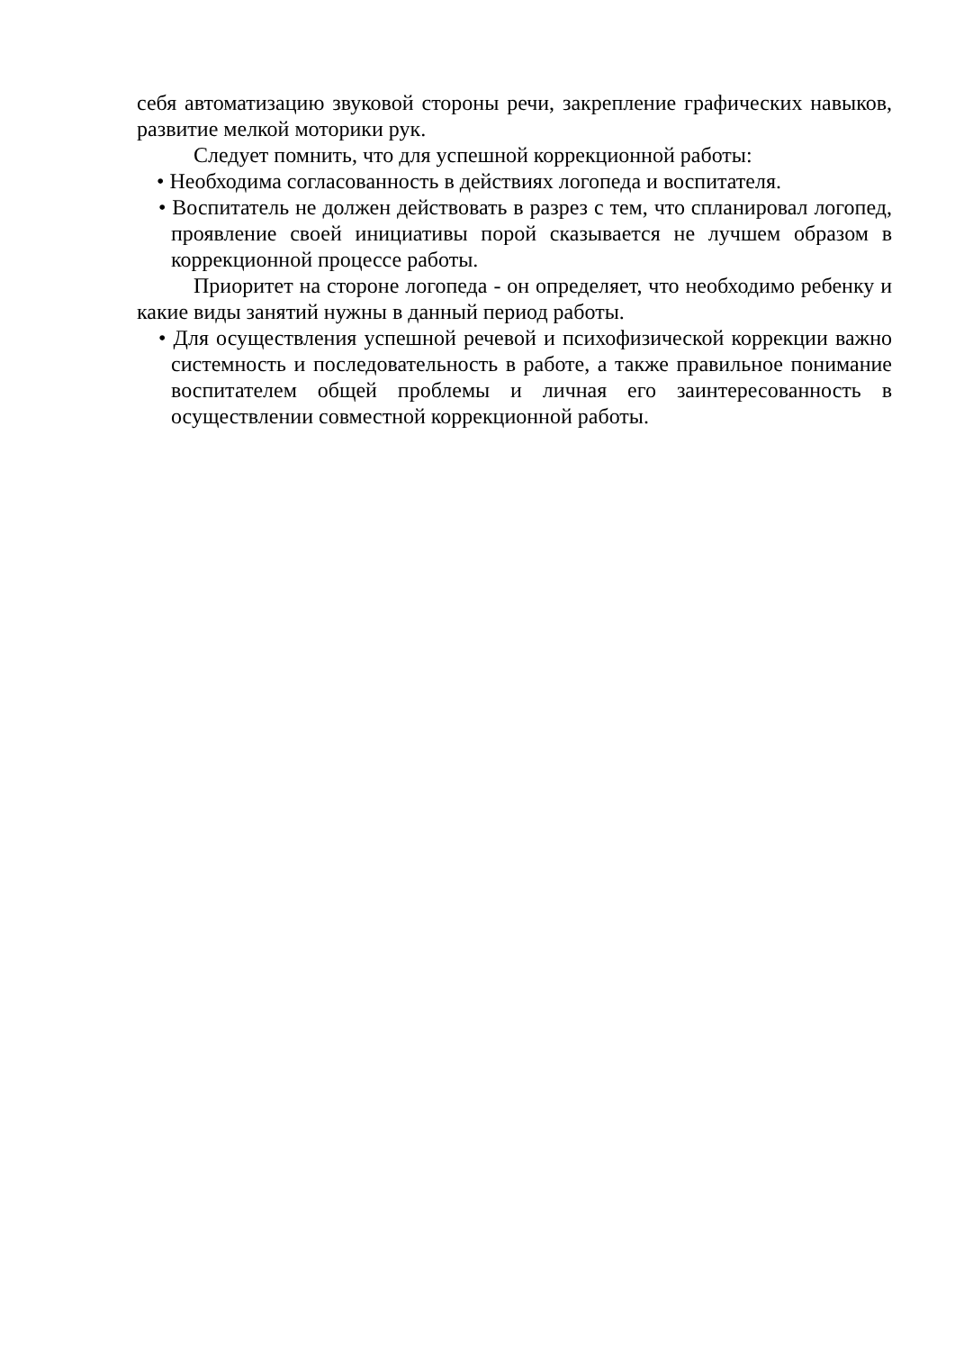себя автоматизацию звуковой стороны речи, закрепление графических навыков, развитие мелкой моторики рук.
Следует помнить, что для успешной коррекционной работы:
• Необходима согласованность в действиях логопеда и воспитателя.
• Воспитатель не должен действовать в разрез с тем, что спланировал логопед, проявление своей инициативы порой сказывается не лучшем образом в коррекционной процессе работы.
Приоритет на стороне логопеда - он определяет, что необходимо ребенку и какие виды занятий нужны в данный период работы.
• Для осуществления успешной речевой и психофизической коррекции важно системность и последовательность в работе, а также правильное понимание воспитателем общей проблемы и личная его заинтересованность в осуществлении совместной коррекционной работы.